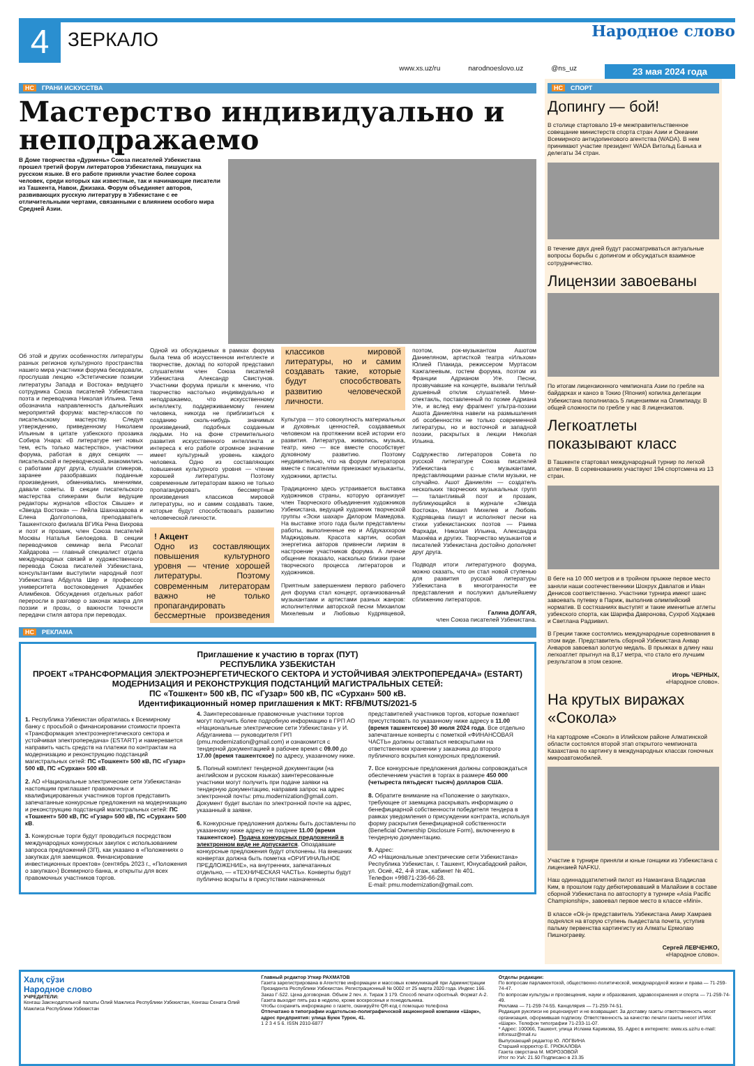4
ЗЕРКАЛО
Народное слово
www.xs.uz/ru narodnoeslovo.uz @ns_uz 23 мая 2024 года
НС ГРАНИ ИСКУССТВА
Мастерство индивидуально и неподражаемо
В Доме творчества «Дурмень» Союза писателей Узбекистана прошел третий форум литераторов Узбекистана, пишущих на русском языке. В его работе приняли участие более сорока человек, среди которых как известные, так и начинающие писатели из Ташкента, Навои, Джизака. Форум объединяет авторов, развивающих русскую литературу в Узбекистане с ее отличительными чертами, связанными с влиянием особого мира Средней Азии.
Об этой и других особенностях литературы разных регионов культурного пространства нашего мира участники форума беседовали, прослушав лекцию «Эстетические позиции литературы Запада и Востока» ведущего сотрудника Союза писателей Узбекистана поэта и переводчика Николая Ильина. Тема обозначила направленность дальнейших мероприятий форума: мастер-классов по писательскому мастерству. Следуя утверждению, приведенному Николаем Ильиным в цитате узбекского прозаика Собира Унара: «В литературе нет новых тем, есть только мастерство», участники форума, работая в двух секциях — писательской и переводческой, знакомились с работами друг друга, слушали спикеров, заранее разобравших поданные произведения, обменивались мнениями, давали советы. В секции писательского мастерства спикерами были ведущие редакторы журналов «Восток Свыше» и «Звезда Востока» — Лейла Шахназарова и Елена Долгополова, преподаватель Ташкентского филиала ВГИКа Рена Вихрова и поэт и прозаик, член Союза писателей Москвы Наталья Белоедова. В секции переводчиков семинар вела Рисолат Хайдарова — главный специалист отдела международных связей и художественного перевода Союза писателей Узбекистана, консультантами выступили народный поэт Узбекистана Абдулла Шер и профессор университета востоковедения Адхамбек Алимбеков. Обсуждения отдельных работ переросли в разговор о законах жанра для поэзии и прозы, о важности точности передачи стиля автора при переводах.
Одной из обсуждаемых в рамках форума была тема об искусственном интеллекте и творчестве, доклад по которой представил слушателям член Союза писателей Узбекистана Александр Свистунов. Участники форума пришли к мнению, что творчество настолько индивидуально и неподражаемо, что искусственному интеллекту, поддерживаемому гением человека, никогда не приблизиться к созданию сколь-нибудь значимых произведений, подобных созданным людьми. Но на фоне стремительного развития искусственного интеллекта и интереса к его работе огромное значение имеет культурный уровень каждого человека. Одно из составляющих повышения культурного уровня — чтение хорошей литературы. Поэтому современным литераторам важно не только пропагандировать бессмертные произведения классиков мировой литературы, но и самим создавать такие, которые будут способствовать развитию человеческой личности.
! Акцент
Одно из составляющих повышения культурного уровня — чтение хорошей литературы. Поэтому современным литераторам важно не только пропагандировать бессмертные произведения классиков мировой литературы, но и самим создавать такие, которые будут способствовать развитию человеческой личности.
Культура — это совокупность материальных и духовных ценностей, создаваемых человеком на протяжении всей истории его развития. Литература, живопись, музыка, театр, кино — все вместе способствует духовному развитию. Поэтому неудивительно, что на форум литераторов вместе с писателями приезжают музыканты, художники, артисты.
Традиционно здесь устраивается выставка художников страны, которую организует член Творческого объединения художников Узбекистана, ведущий художник творческой группы «Эски шахар» Дилором Мамедова. На выставке этого года были представлены работы, выполненные ею и Абдукаххором Маджидовым. Красота картин, особая энергетика авторов привнесли лиризм в настроение участников форума. А личное общение показало, насколько близки грани творческого процесса литераторов и художников.
Приятным завершением первого рабочего дня форума стал концерт, организованный музыкантами и артистами разных жанров: исполнителями авторской песни Михаилом Михелевым и Любовью Кудрявцевой, поэтом, рок-музыкантом Ашотом Даниеляном, артисткой театра «Ильхом» Юлией Плакида, режиссером Муртасом Кажгалеевым, гостем форума, поэтом из Франции Адрианом Уге. Песни, прозвучавшие на концерте, вызвали теплый душевный отклик слушателей. Мини-спектакль, поставленный по поэме Адриана Уге, и вслед ему фрагмент ультра-поэзии Ашота Даниеляна навели на размышления об особенностях не только современной литературы, но и восточной и западной поэзии, раскрытых в лекции Николая Ильина.
Содружество литераторов Совета по русской литературе Союза писателей Узбекистана с музыкантами, представляющими разные стили музыки, не случайно. Ашот Даниелян — создатель нескольких творческих музыкальных групп — талантливый поэт и прозаик, публикующийся в журнале «Звезда Востока», Михаил Михелев и Любовь Кудрявцева пишут и исполняют песни на стихи узбекистанских поэтов — Раима Фархади, Николая Ильина, Александра Махнёва и других. Творчество музыкантов и писателей Узбекистана достойно дополняет друг друга.
Подводя итоги литературного форума, можно сказать, что он стал новой ступенью для развития русской литературы Узбекистана в многогранности ее представления и послужил дальнейшему сближению литераторов.
Галина ДОЛГАЯ,
член Союза писателей Узбекистана.
НС РЕКЛАМА
Приглашение к участию в торгах (ПУТ)
РЕСПУБЛИКА УЗБЕКИСТАН
ПРОЕКТ «ТРАНСФОРМАЦИЯ ЭЛЕКТРОЭНЕРГЕТИЧЕСКОГО СЕКТОРА И УСТОЙЧИВАЯ ЭЛЕКТРОПЕРЕДАЧА» (ESTART)
МОДЕРНИЗАЦИЯ И РЕКОНСТРУКЦИЯ ПОДСТАНЦИЙ МАГИСТРАЛЬНЫХ СЕТЕЙ:
ПС «Тошкент» 500 кВ, ПС «Гузар» 500 кВ, ПС «Сурхан» 500 кВ.
Идентификационный номер приглашения к МКТ: RFB/MUTS/2021-5
1. Республика Узбекистан обратилась к Всемирному банку с просьбой о финансировании стоимости проекта «Трансформация электроэнергетического сектора и устойчивая электропередача» (ESTART) и намеревается направить часть средств на платежи по контрактам на модернизацию и реконструкцию подстанций магистральных сетей: ПС «Тошкент» 500 кВ, ПС «Гузар» 500 кВ, ПС «Сурхан» 500 кВ.
2. АО «Национальные электрические сети Узбекистана» настоящим приглашает правомочных и квалифицированных участников торгов представить запечатанные конкурсные предложения на модернизацию и реконструкцию подстанций магистральных сетей: ПС «Тошкент» 500 кВ, ПС «Гузар» 500 кВ, ПС «Сурхан» 500 кВ.
3. Конкурсные торги будут проводиться посредством международных конкурсных закупок с использованием запроса предложений (ЗП), как указано в «Положениях о закупках для заемщиков. Финансирование инвестиционных проектов» (сентябрь 2023 г., «Положения о закупках») Всемирного банка, и открыты для всех правомочных участников торгов.
4. Заинтересованные правомочные участники торгов могут получить более подробную информацию в ГРП АО «Национальные электрические сети Узбекистана» у И. Абдуганиева — руководителя ГРП (pmu.modernization@gmail.com) и ознакомится с тендерной документацией в рабочее время с 09.00 до 17.00 (время ташкентское) по адресу, указанному ниже.
5. Полный комплект тендерной документации (на английском и русском языках) заинтересованные участники могут получить при подаче заявки на тендерную документацию, направив запрос на адрес электронной почты: pmu.modernization@gmail.com. Документ будет выслан по электронной почте на адрес, указанный в заявке.
6. Конкурсные предложения должны быть доставлены по указанному ниже адресу не позднее 11.00 (время ташкентское). Подача конкурсных предложений в электронном виде не допускается. Опоздавшие конкурсные предложения будут отклонены. На внешних конвертах должна быть пометка «ОРИГИНАЛЬНОЕ ПРЕДЛОЖЕНИЕ», на внутренних, запечатанных отдельно, — «ТЕХНИЧЕСКАЯ ЧАСТЬ». Конверты будут публично вскрыты в присутствии назначенных представителей участников торгов, которые пожелают присутствовать по указанному ниже адресу в 11.00 (время ташкентское) 30 июля 2024 года. Все отдельно запечатанные конверты с пометкой «ФИНАНСОВАЯ ЧАСТЬ» должны оставаться невскрытыми на ответственном хранении у заказчика до второго публичного вскрытия конкурсных предложений.
7. Все конкурсные предложения должны сопровождаться обеспечением участия в торгах в размере 450 000 (четыреста пятьдесят тысяч) долларов США.
8. Обратите внимание на «Положение о закупках», требующее от заемщика раскрывать информацию о бенефициарной собственности победителя тендера в рамках уведомления о присуждении контракта, используя форму раскрытия бенефициарной собственности (Beneficial Ownership Disclosure Form), включенную в тендерную документацию.
9. Адрес:
АО «Национальные электрические сети Узбекистана»
Республика Узбекистан, г. Ташкент, Юнусабадский район, ул. Осиё, 42, 4-й этаж, кабинет № 401.
Телефон +99871-236-66-28.
E-mail: pmu.modernization@gmail.com.
НС СПОРТ
Допингу — бой!
В столице стартовало 19-е межправительственное совещание министерств спорта стран Азии и Океании Всемирного антидопингового агентства (WADA). В нем принимают участие президент WADA Витольд Банька и делегаты 34 стран.
В течение двух дней будут рассматриваться актуальные вопросы борьбы с допингом и обсуждаться взаимное сотрудничество.
Лицензии завоеваны
По итогам лицензионного чемпионата Азии по гребле на байдарках и каноэ в Токио (Япония) копилка делегации Узбекистана пополнилась 5 лицензиями на Олимпиаду. В общей сложности по гребле у нас 8 лицензиатов.
Легкоатлеты показывают класс
В Ташкенте стартовал международный турнир по легкой атлетике. В соревнованиях участвуют 194 спортсмена из 13 стран.
В беге на 10 000 метров и в тройном прыжке первое место заняли наши соотечественники Шохрух Давлатов и Иван Денисов соответственно. Участники турнира имеют шанс завоевать путевку в Париж, выполнив олимпийский норматив. В состязаниях выступят и такие именитые атлеты узбекского спорта, как Шарифа Давронова, Сухроб Ходжаев и Светлана Радзивил.
В Греции также состоялись международные соревнования в этом виде. Представитель сборной Узбекистана Анвар Анваров завоевал золотую медаль. В прыжках в длину наш легкоатлет прыгнул на 8,17 метра, что стало его лучшим результатом в этом сезоне.
Игорь ЧЕРНЫХ,
«Народное слово».
На крутых виражах «Сокола»
На картодроме «Сокол» в Илийском районе Алматинской области состоялся второй этап открытого чемпионата Казахстана по картингу в международных классах гоночных микроавтомобилей.
Участие в турнире приняли и юные гонщики из Узбекистана с лицензией NAFKU.
Наш одиннадцатилетний пилот из Намангана Владислав Ким, в прошлом году дебютировавший в Малайзии в составе сборной Узбекистана по автоспорту в турнире «Asia Pacific Championship», завоевал первое место в классе «Mini».
В классе «Ok-j» представитель Узбекистана Амир Хамраев поднялся на вторую ступень пьедестала почета, уступив пальму первенства картингисту из Алматы Ермолаю Пишнограеву.
Сергей ЛЕВЧЕНКО,
«Народное слово».
Халқ сўзи
Народное слово
УЧРЕДИТЕЛИ:
Кенгаш Законодательной палаты Олий Мажлиса Республики Узбекистан, Кенгаш Сената Олий Мажлиса Республики Узбекистан
Главный редактор Уткир РАХМАТОВ
Газета зарегистрирована в Агентстве информации и массовых коммуникаций при Администрации Президента Республики Узбекистан. Регистрационный № 0002 от 25 марта 2020 года. Индекс 166. Заказ Г-522. Цена договорная. Объем 2 печ. л. Тираж 3 179. Способ печати офсетный. Формат А-2. Газета выходит пять раз в неделю, кроме воскресенья и понедельника.
Чтобы сохранить информацию о газете, сканируйте QR-код с помощью телефона
Отпечатано в типографии издательско-полиграфической акционерной компании «Шарк», адрес предприятия: улица Буюк Турон, 41.
1 2 3 4 5 6. ISSN 2010-6877
Отделы редакции:
По вопросам парламентской, общественно-политической, международной жизни и права — 71-259-74-47.
По вопросам культуры и просвещения, науки и образования, здравоохранения и спорта — 71-259-74-49.
Реклама — 71-259-74-55. Канцелярия — 71-259-74-51.
Редакция рукописи не рецензирует и не возвращает. За доставку газеты ответственность несет организация, оформившая подписку. Ответственность за качество печати газеты несет ИПАК «Шарк». Телефон типографии 71-233-11-07.
* Адрес: 100066, Ташкент, улица Ислама Каримова, 55. Адрес в интернете: www.xs.uz/ru e-mail: infonsuz@mail.ru
Выпускающий редактор Ю. ЛОГВИНА
Старший корректор Е. ГРЮКАЛОВА
Газета сверстана М. МОРОЗОВОЙ
Итог по УзА: 21.50 Подписано в 23.35